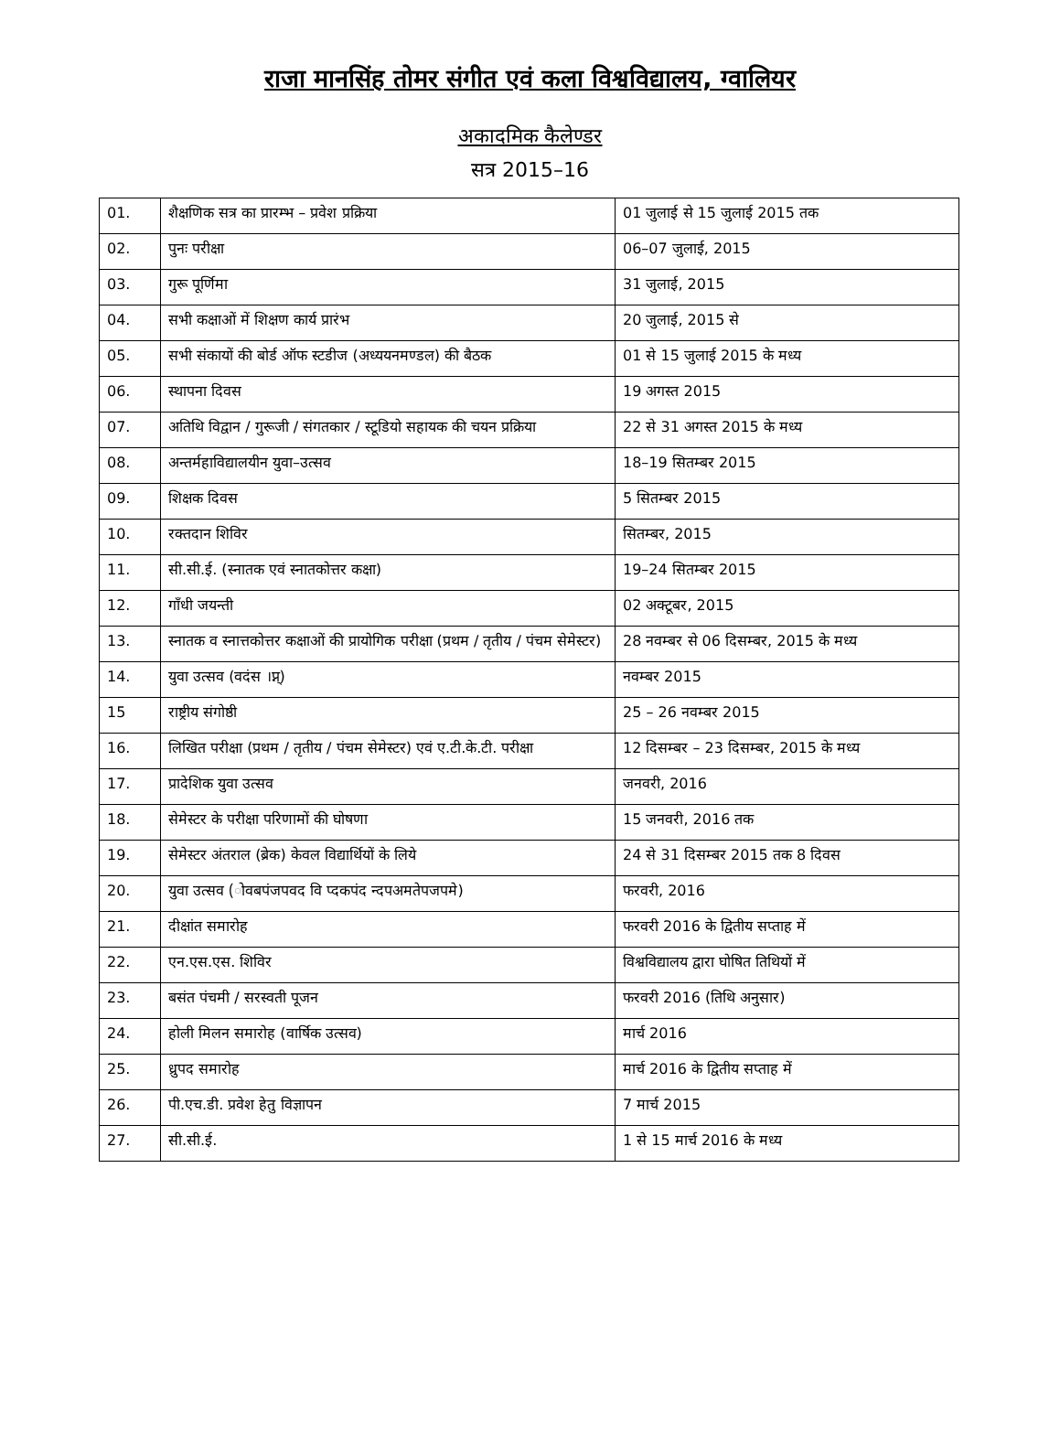राजा मानसिंह तोमर संगीत एवं कला विश्वविद्यालय, ग्वालियर
अकादमिक कैलेण्डर
सत्र 2015–16
| 01. | शैक्षणिक सत्र का प्रारम्भ – प्रवेश प्रक्रिया | 01 जुलाई से 15 जुलाई 2015 तक |
| 02. | पुनः परीक्षा | 06–07 जुलाई, 2015 |
| 03. | गुरू पूर्णिमा | 31 जुलाई, 2015 |
| 04. | सभी कक्षाओं में शिक्षण कार्य प्रारंभ | 20 जुलाई, 2015 से |
| 05. | सभी संकायों की बोर्ड ऑफ स्टडीज (अध्ययनमण्डल) की बैठक | 01 से 15 जुलाई 2015 के मध्य |
| 06. | स्थापना दिवस | 19 अगस्त 2015 |
| 07. | अतिथि विद्वान / गुरूजी / संगतकार / स्टूडियो सहायक की चयन प्रक्रिया | 22 से 31 अगस्त 2015 के मध्य |
| 08. | अन्तर्महाविद्यालयीन युवा–उत्सव | 18–19 सितम्बर 2015 |
| 09. | शिक्षक दिवस | 5 सितम्बर 2015 |
| 10. | रक्तदान शिविर | सितम्बर, 2015 |
| 11. | सी.सी.ई. (स्नातक एवं स्नातकोत्तर कक्षा) | 19–24 सितम्बर 2015 |
| 12. | गाँधी जयन्ती | 02 अक्टूबर, 2015 |
| 13. | स्नातक व स्नात्तकोत्तर कक्षाओं की प्रायोगिक परीक्षा (प्रथम / तृतीय / पंचम सेमेस्टर) | 28 नवम्बर से 06 दिसम्बर, 2015 के मध्य |
| 14. | युवा उत्सव (वदंस ।प्न्) | नवम्बर 2015 |
| 15 | राष्ट्रीय संगोष्ठी | 25 – 26 नवम्बर 2015 |
| 16. | लिखित परीक्षा (प्रथम / तृतीय / पंचम सेमेस्टर) एवं ए.टी.के.टी. परीक्षा | 12 दिसम्बर – 23 दिसम्बर, 2015 के मध्य |
| 17. | प्रादेशिक युवा उत्सव | जनवरी, 2016 |
| 18. | सेमेस्टर के परीक्षा परिणामों की घोषणा | 15 जनवरी, 2016 तक |
| 19. | सेमेस्टर अंतराल (ब्रेक) केवल विद्यार्थियों के लिये | 24 से 31 दिसम्बर 2015 तक 8 दिवस |
| 20. | युवा उत्सव (ोवबपंजपवद वि प्दकपंद न्दपअमतेपजपमे) | फरवरी, 2016 |
| 21. | दीक्षांत समारोह | फरवरी 2016 के द्वितीय सप्ताह में |
| 22. | एन.एस.एस. शिविर | विश्वविद्यालय द्वारा घोषित तिथियों में |
| 23. | बसंत पंचमी / सरस्वती पूजन | फरवरी 2016 (तिथि अनुसार) |
| 24. | होली मिलन समारोह (वार्षिक उत्सव) | मार्च 2016 |
| 25. | ध्रुपद समारोह | मार्च 2016 के द्वितीय सप्ताह में |
| 26. | पी.एच.डी. प्रवेश हेतु विज्ञापन | 7 मार्च 2015 |
| 27. | सी.सी.ई. | 1 से 15 मार्च 2016 के मध्य |